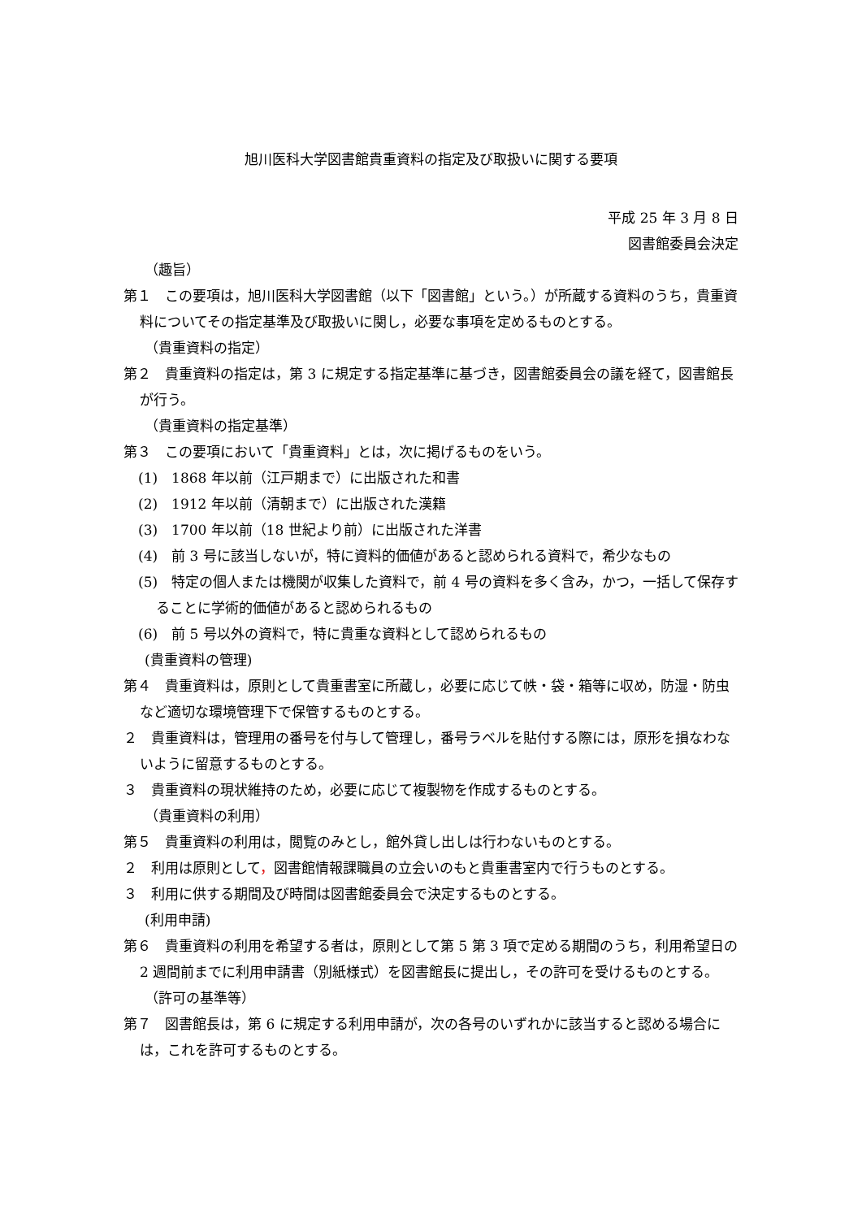旭川医科大学図書館貴重資料の指定及び取扱いに関する要項
平成 25 年 3 月 8 日
図書館委員会決定
（趣旨）
第１　この要項は，旭川医科大学図書館（以下「図書館」という。）が所蔵する資料のうち，貴重資料についてその指定基準及び取扱いに関し，必要な事項を定めるものとする。
（貴重資料の指定）
第２　貴重資料の指定は，第 3 に規定する指定基準に基づき，図書館委員会の議を経て，図書館長が行う。
（貴重資料の指定基準）
第３　この要項において「貴重資料」とは，次に掲げるものをいう。
(1)　1868 年以前（江戸期まで）に出版された和書
(2)　1912 年以前（清朝まで）に出版された漢籍
(3)　1700 年以前（18 世紀より前）に出版された洋書
(4)　前 3 号に該当しないが，特に資料的価値があると認められる資料で，希少なもの
(5)　特定の個人または機関が収集した資料で，前 4 号の資料を多く含み，かつ，一括して保存することに学術的価値があると認められるもの
(6)　前 5 号以外の資料で，特に貴重な資料として認められるもの
(貴重資料の管理)
第４　貴重資料は，原則として貴重書室に所蔵し，必要に応じて帙・袋・箱等に収め，防湿・防虫など適切な環境管理下で保管するものとする。
２　貴重資料は，管理用の番号を付与して管理し，番号ラベルを貼付する際には，原形を損なわないように留意するものとする。
３　貴重資料の現状維持のため，必要に応じて複製物を作成するものとする。
（貴重資料の利用）
第５　貴重資料の利用は，閲覧のみとし，館外貸し出しは行わないものとする。
２　利用は原則として，図書館情報課職員の立会いのもと貴重書室内で行うものとする。
３　利用に供する期間及び時間は図書館委員会で決定するものとする。
(利用申請)
第６　貴重資料の利用を希望する者は，原則として第 5 第 3 項で定める期間のうち，利用希望日の 2 週間前までに利用申請書（別紙様式）を図書館長に提出し，その許可を受けるものとする。
（許可の基準等）
第７　図書館長は，第 6 に規定する利用申請が，次の各号のいずれかに該当すると認める場合には，これを許可するものとする。